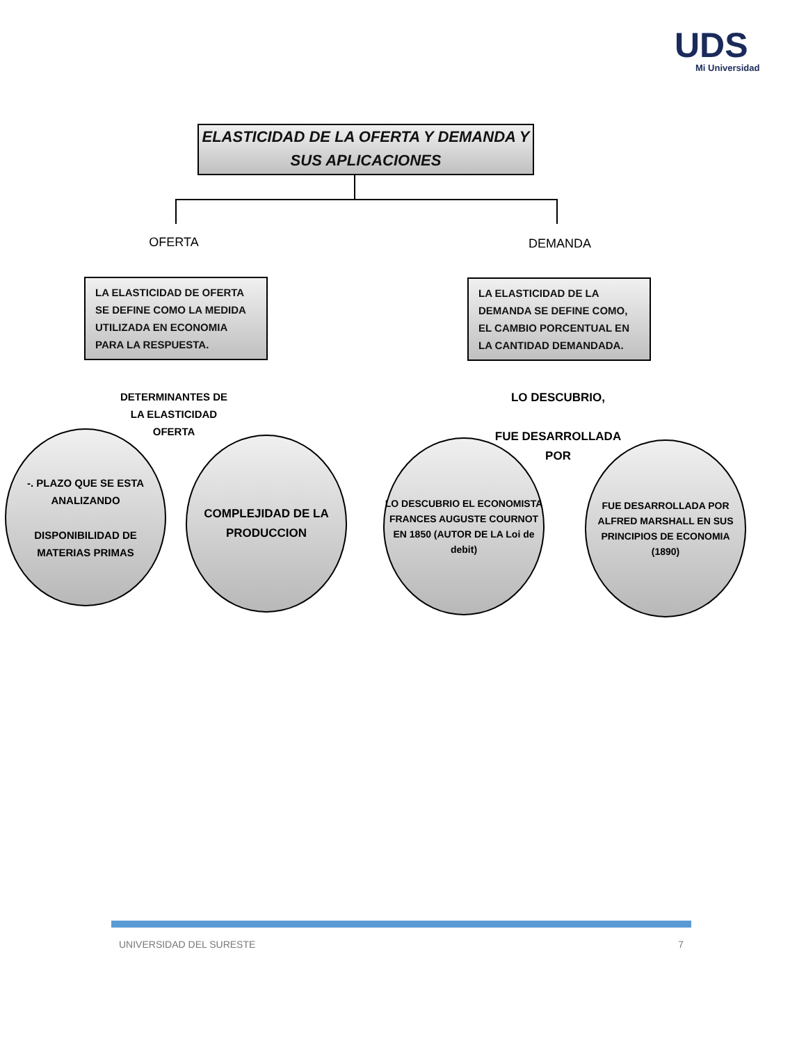UDS
Mi Universidad
ELASTICIDAD DE LA OFERTA Y DEMANDA Y SUS APLICACIONES
OFERTA DEMANDA
LA ELASTICIDAD DE OFERTA SE DEFINE COMO LA MEDIDA UTILIZADA EN ECONOMIA PARA LA RESPUESTA.
LA ELASTICIDAD DE LA DEMANDA SE DEFINE COMO, EL CAMBIO PORCENTUAL EN LA CANTIDAD DEMANDADA.
DETERMINANTES DE LA ELASTICIDAD OFERTA
LO DESCUBRIO,
FUE DESARROLLADA POR
-. PLAZO QUE SE ESTA ANALIZANDO
DISPONIBILIDAD DE MATERIAS PRIMAS
COMPLEJIDAD DE LA PRODUCCION
LO DESCUBRIO EL ECONOMISTA FRANCES AUGUSTE COURNOT EN 1850 (AUTOR DE LA Loi de debit)
FUE DESARROLLADA POR ALFRED MARSHALL EN SUS PRINCIPIOS DE ECONOMIA (1890)
UNIVERSIDAD DEL SURESTE 7